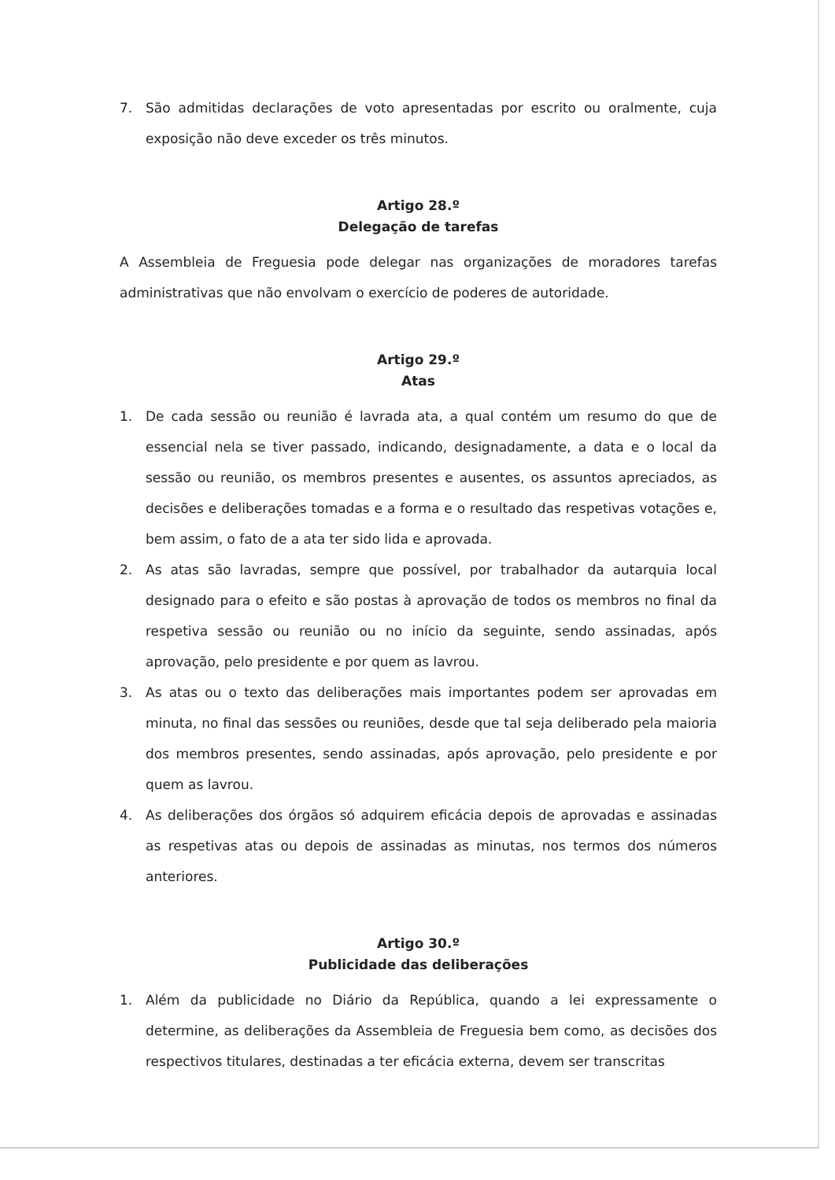7. São admitidas declarações de voto apresentadas por escrito ou oralmente, cuja exposição não deve exceder os três minutos.
Artigo 28.º
Delegação de tarefas
A Assembleia de Freguesia pode delegar nas organizações de moradores tarefas administrativas que não envolvam o exercício de poderes de autoridade.
Artigo 29.º
Atas
1. De cada sessão ou reunião é lavrada ata, a qual contém um resumo do que de essencial nela se tiver passado, indicando, designadamente, a data e o local da sessão ou reunião, os membros presentes e ausentes, os assuntos apreciados, as decisões e deliberações tomadas e a forma e o resultado das respetivas votações e, bem assim, o fato de a ata ter sido lida e aprovada.
2. As atas são lavradas, sempre que possível, por trabalhador da autarquia local designado para o efeito e são postas à aprovação de todos os membros no final da respetiva sessão ou reunião ou no início da seguinte, sendo assinadas, após aprovação, pelo presidente e por quem as lavrou.
3. As atas ou o texto das deliberações mais importantes podem ser aprovadas em minuta, no final das sessões ou reuniões, desde que tal seja deliberado pela maioria dos membros presentes, sendo assinadas, após aprovação, pelo presidente e por quem as lavrou.
4. As deliberações dos órgãos só adquirem eficácia depois de aprovadas e assinadas as respetivas atas ou depois de assinadas as minutas, nos termos dos números anteriores.
Artigo 30.º
Publicidade das deliberações
1. Além da publicidade no Diário da República, quando a lei expressamente o determine, as deliberações da Assembleia de Freguesia bem como, as decisões dos respectivos titulares, destinadas a ter eficácia externa, devem ser transcritas